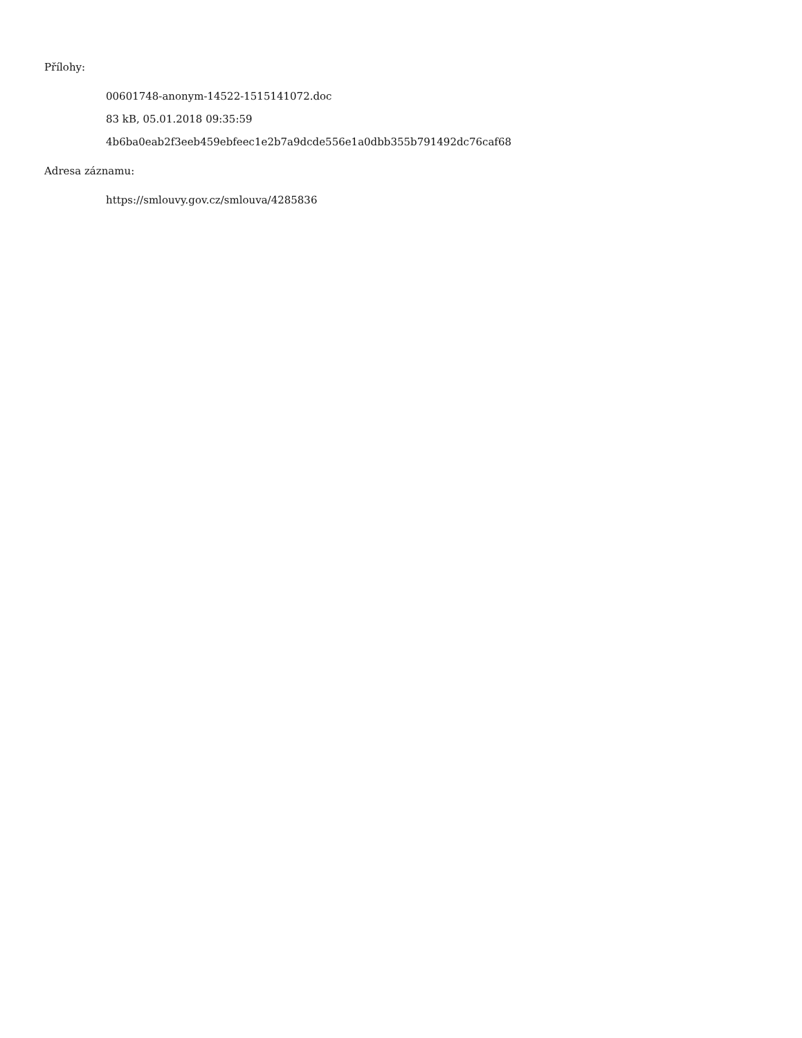Přílohy:
00601748-anonym-14522-1515141072.doc
83 kB, 05.01.2018 09:35:59
4b6ba0eab2f3eeb459ebfeec1e2b7a9dcde556e1a0dbb355b791492dc76caf68
Adresa záznamu:
https://smlouvy.gov.cz/smlouva/4285836